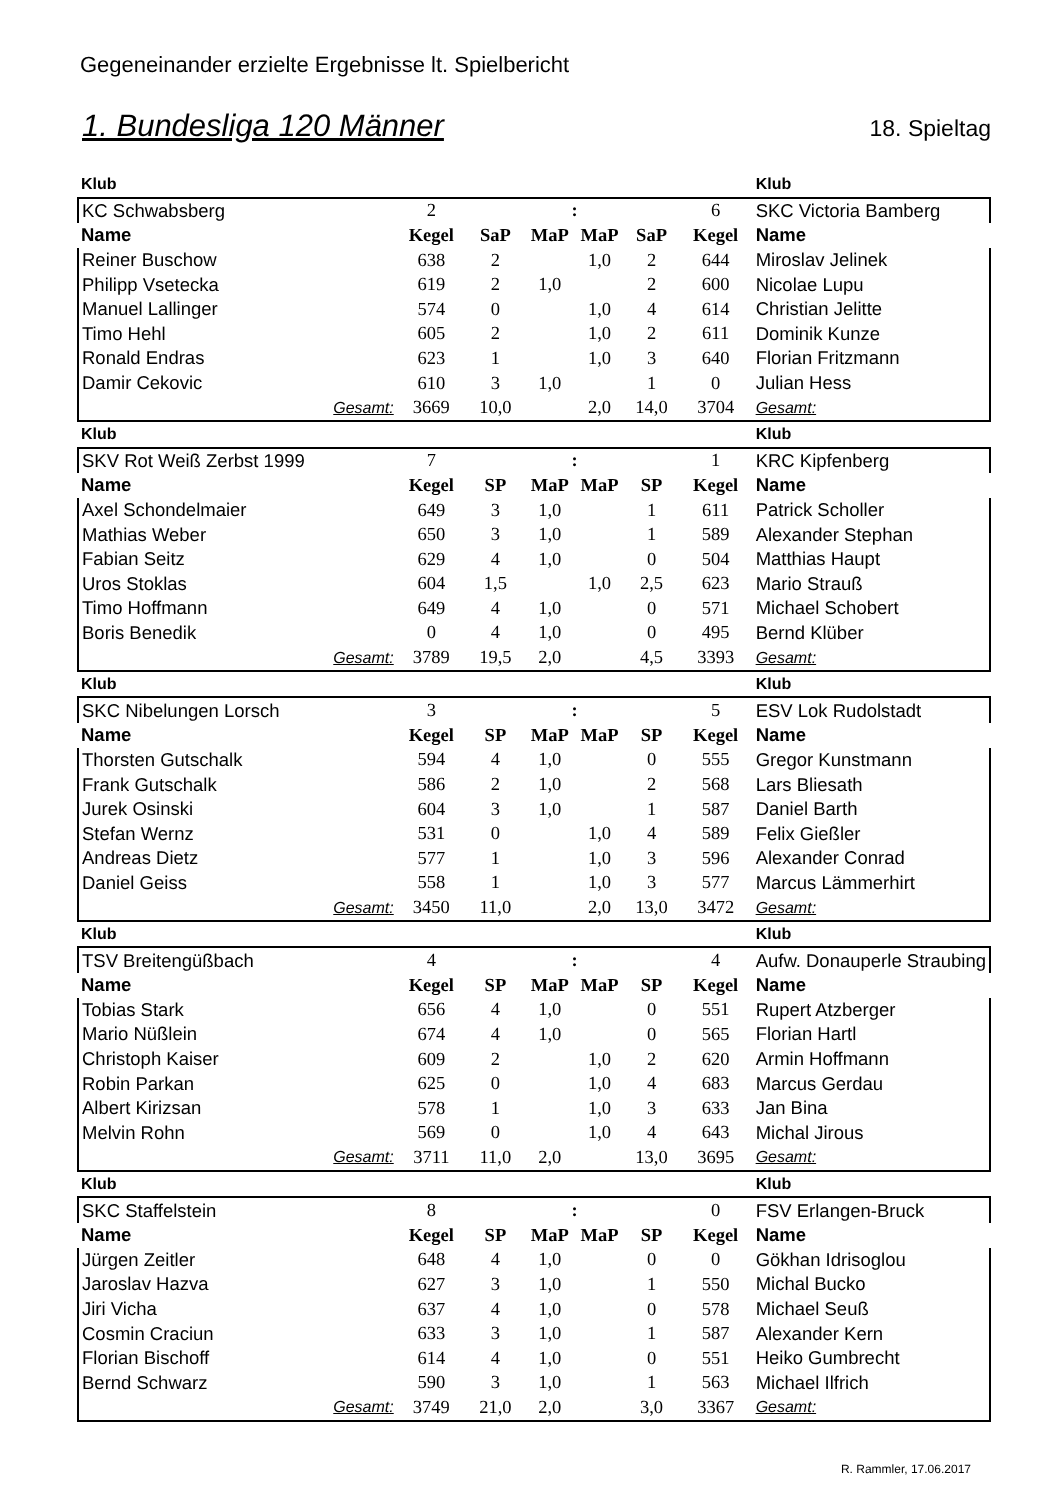Gegeneinander erzielte Ergebnisse lt. Spielbericht
1. Bundesliga 120 Männer 18. Spieltag
| Klub | | | | | | | | Klub |
| KC Schwabsberg | | 2 | | : | | | 6 | SKC Victoria Bamberg |
| Name | | Kegel | SaP | MaP | MaP | SaP | Kegel | Name |
| Reiner Buschow | | 638 | 2 | | 1,0 | 2 | 644 | Miroslav Jelinek |
| Philipp Vsetecka | | 619 | 2 | 1,0 | | 2 | 600 | Nicolae Lupu |
| Manuel Lallinger | | 574 | 0 | | 1,0 | 4 | 614 | Christian Jelitte |
| Timo Hehl | | 605 | 2 | | 1,0 | 2 | 611 | Dominik Kunze |
| Ronald Endras | | 623 | 1 | | 1,0 | 3 | 640 | Florian Fritzmann |
| Damir Cekovic | | 610 | 3 | 1,0 | | 1 | 0 | Julian Hess |
| | Gesamt: | 3669 | 10,0 | | 2,0 | 14,0 | 3704 | Gesamt: |
| Klub | | | | | | | | Klub |
| SKV Rot Weiß Zerbst 1999 | | 7 | | : | | | 1 | KRC Kipfenberg |
| Name | | Kegel | SP | MaP | MaP | SP | Kegel | Name |
| Axel Schondelmaier | | 649 | 3 | 1,0 | | 1 | 611 | Patrick Scholler |
| Mathias Weber | | 650 | 3 | 1,0 | | 1 | 589 | Alexander Stephan |
| Fabian Seitz | | 629 | 4 | 1,0 | | 0 | 504 | Matthias Haupt |
| Uros Stoklas | | 604 | 1,5 | | 1,0 | 2,5 | 623 | Mario Strauß |
| Timo Hoffmann | | 649 | 4 | 1,0 | | 0 | 571 | Michael Schobert |
| Boris Benedik | | 0 | 4 | 1,0 | | 0 | 495 | Bernd Klüber |
| | Gesamt: | 3789 | 19,5 | 2,0 | | 4,5 | 3393 | Gesamt: |
| Klub | | | | | | | | Klub |
| SKC Nibelungen Lorsch | | 3 | | : | | | 5 | ESV Lok Rudolstadt |
| Name | | Kegel | SP | MaP | MaP | SP | Kegel | Name |
| Thorsten Gutschalk | | 594 | 4 | 1,0 | | 0 | 555 | Gregor Kunstmann |
| Frank Gutschalk | | 586 | 2 | 1,0 | | 2 | 568 | Lars Bliesath |
| Jurek Osinski | | 604 | 3 | 1,0 | | 1 | 587 | Daniel Barth |
| Stefan Wernz | | 531 | 0 | | 1,0 | 4 | 589 | Felix Gießler |
| Andreas Dietz | | 577 | 1 | | 1,0 | 3 | 596 | Alexander Conrad |
| Daniel Geiss | | 558 | 1 | | 1,0 | 3 | 577 | Marcus Lämmerhirt |
| | Gesamt: | 3450 | 11,0 | | 2,0 | 13,0 | 3472 | Gesamt: |
| Klub | | | | | | | | Klub |
| TSV Breitengüßbach | | 4 | | : | | | 4 | Aufw. Donauperle Straubing |
| Name | | Kegel | SP | MaP | MaP | SP | Kegel | Name |
| Tobias Stark | | 656 | 4 | 1,0 | | 0 | 551 | Rupert Atzberger |
| Mario Nüßlein | | 674 | 4 | 1,0 | | 0 | 565 | Florian Hartl |
| Christoph Kaiser | | 609 | 2 | | 1,0 | 2 | 620 | Armin Hoffmann |
| Robin Parkan | | 625 | 0 | | 1,0 | 4 | 683 | Marcus Gerdau |
| Albert Kirizsan | | 578 | 1 | | 1,0 | 3 | 633 | Jan Bina |
| Melvin Rohn | | 569 | 0 | | 1,0 | 4 | 643 | Michal Jirous |
| | Gesamt: | 3711 | 11,0 | 2,0 | | 13,0 | 3695 | Gesamt: |
| Klub | | | | | | | | Klub |
| SKC Staffelstein | | 8 | | : | | | 0 | FSV Erlangen-Bruck |
| Name | | Kegel | SP | MaP | MaP | SP | Kegel | Name |
| Jürgen Zeitler | | 648 | 4 | 1,0 | | 0 | 0 | Gökhan Idrisoglou |
| Jaroslav Hazva | | 627 | 3 | 1,0 | | 1 | 550 | Michal Bucko |
| Jiri Vicha | | 637 | 4 | 1,0 | | 0 | 578 | Michael Seuß |
| Cosmin Craciun | | 633 | 3 | 1,0 | | 1 | 587 | Alexander Kern |
| Florian Bischoff | | 614 | 4 | 1,0 | | 0 | 551 | Heiko Gumbrecht |
| Bernd Schwarz | | 590 | 3 | 1,0 | | 1 | 563 | Michael Ilfrich |
| | Gesamt: | 3749 | 21,0 | 2,0 | | 3,0 | 3367 | Gesamt: |
R. Rammler, 17.06.2017